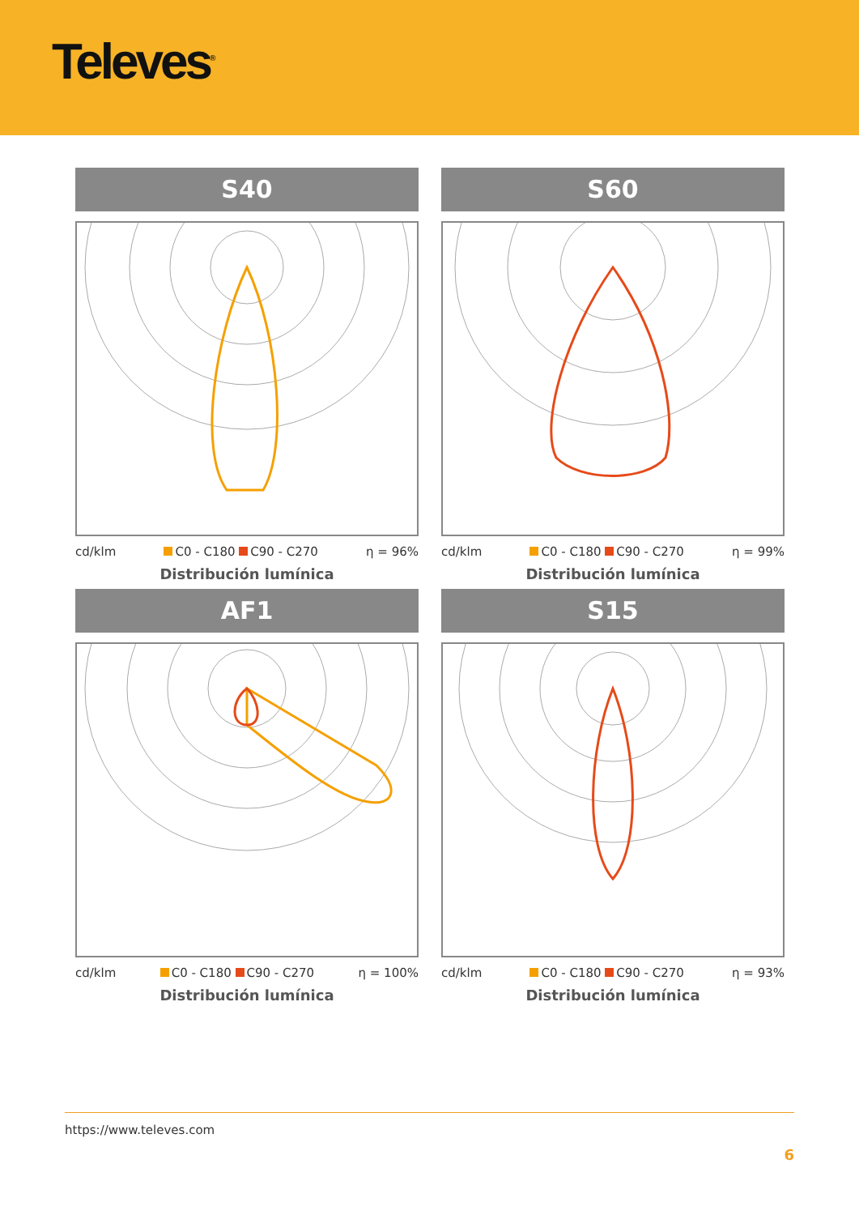Televes<sup>®</sup>
S40
cd/klm C0 - C180 C90 - C270 η = 96%
Distribución lumínica
S60
cd/klm C0 - C180 C90 - C270 η = 99%
Distribución lumínica
AF1
cd/klm C0 - C180 C90 - C270 η = 100%
Distribución lumínica
S15
cd/klm C0 - C180 C90 - C270 η = 93%
Distribución lumínica
https://www.televes.com
6